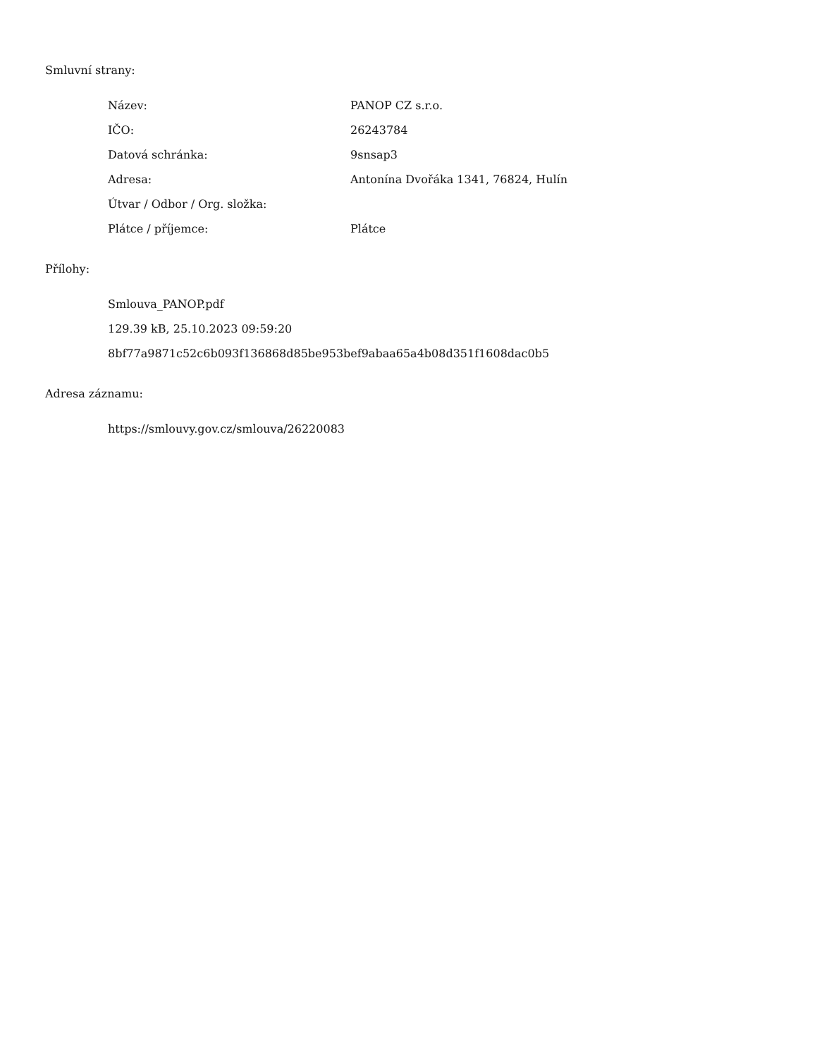Smluvní strany:
| Název: | PANOP CZ s.r.o. |
| IČO: | 26243784 |
| Datová schránka: | 9snsap3 |
| Adresa: | Antonína Dvořáka 1341, 76824, Hulín |
| Útvar / Odbor / Org. složka: | |
| Plátce / příjemce: | Plátce |
Přílohy:
Smlouva_PANOP.pdf
129.39 kB, 25.10.2023 09:59:20
8bf77a9871c52c6b093f136868d85be953bef9abaa65a4b08d351f1608dac0b5
Adresa záznamu:
https://smlouvy.gov.cz/smlouva/26220083